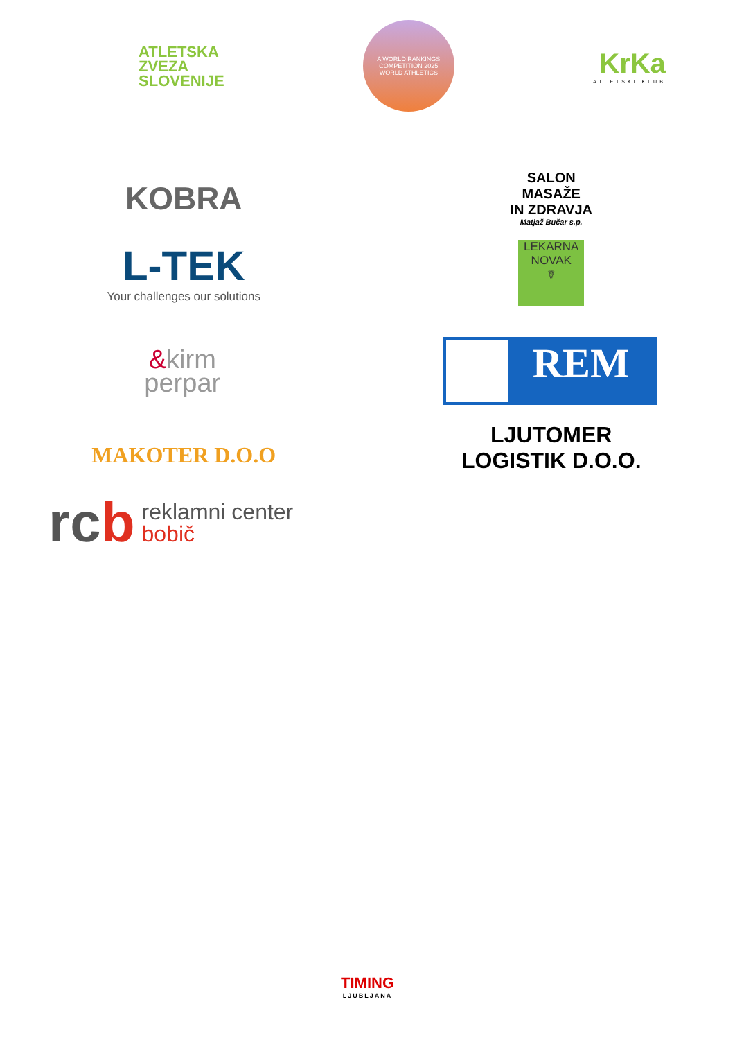ATLETSKA
ZVEZA
SLOVENIJE
A WORLD RANKINGS COMPETITION 2025
WORLD ATHLETICS
KrKa
ATLETSKI KLUB
KOBRA
SALON
MASAŽE
IN ZDRAVJA
Matjaž Bučar s.p.
L-TEK
Your challenges our solutions
LEKARNA
NOVAK
☤
&kirm
perpar
REM
MAKOTER D.O.O
LJUTOMER
LOGISTIK D.O.O.
rcb
reklamni center
bobič
TIMING
LJUBLJANA